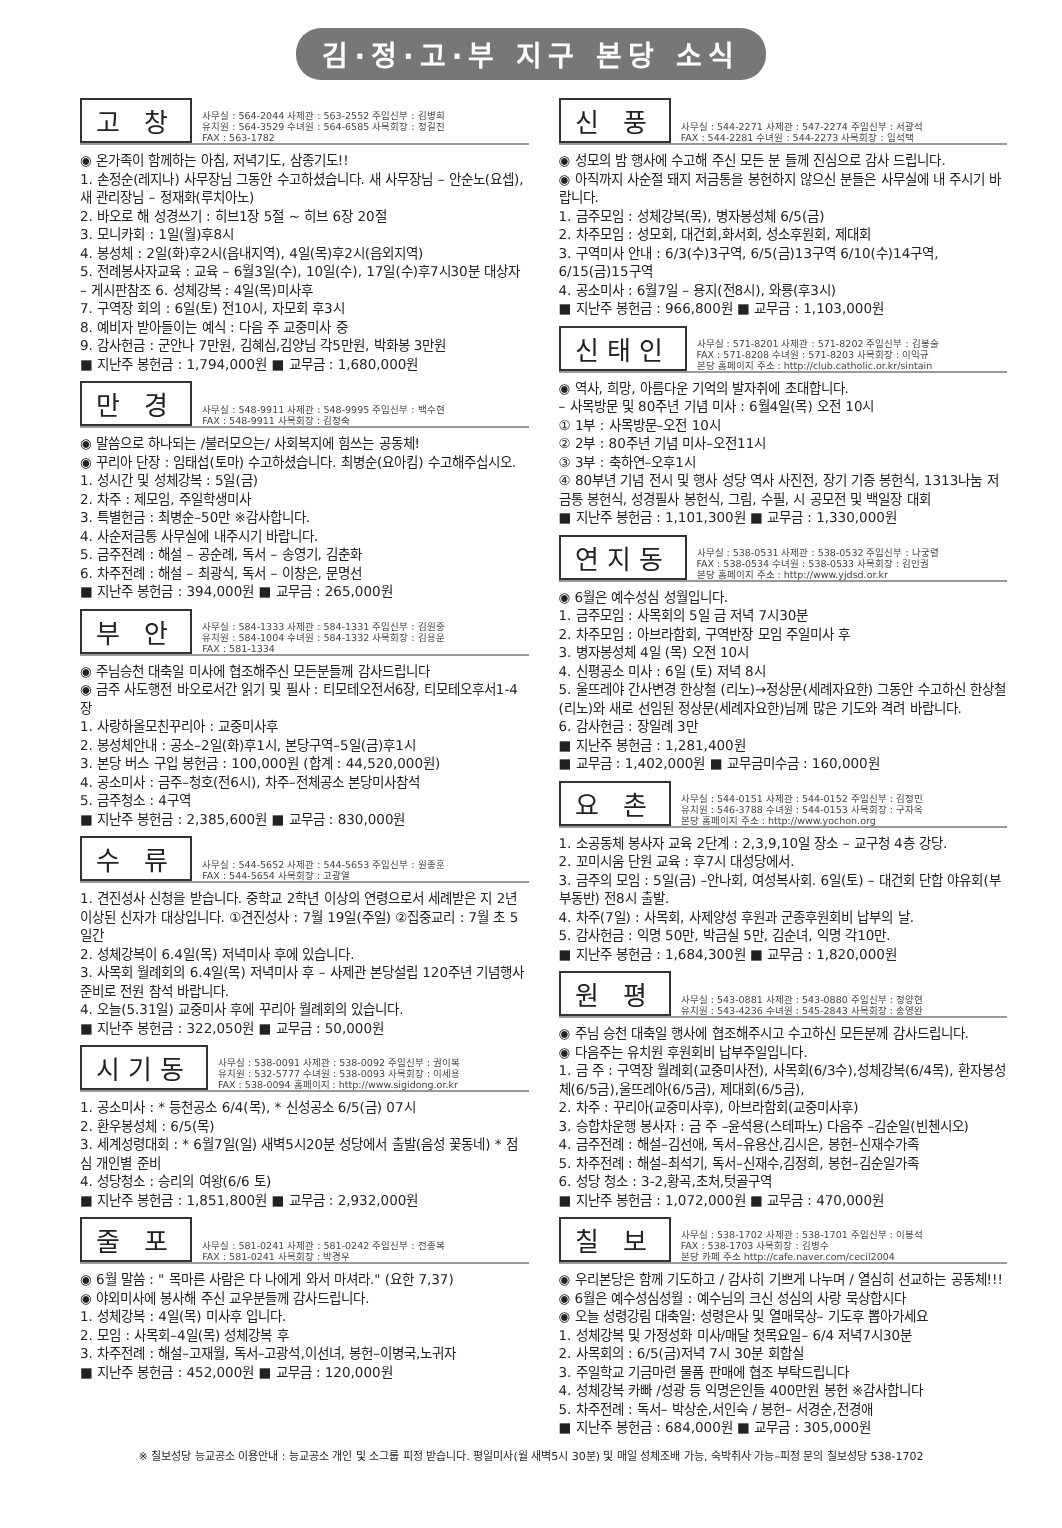김·정·고·부 지구 본당 소식
고 창
사무실 : 564-2044 사제관 : 563-2552 주임신부 : 김병희
유치원 : 564-3529 수녀원 : 564-6585 사목회장 : 정길진
FAX : 563-1782
◉ 온가족이 함께하는 아침, 저녁기도, 삼종기도!!
1. 손정순(레지나) 사무장님 그동안 수고하셨습니다. 새 사무장님 – 안순노(요셉), 새 관리장님 – 정재화(루치아노)
2. 바오로 해 성경쓰기 : 히브1장 5절 ~ 히브 6장 20절
3. 모니카회 : 1일(월)후8시
4. 봉성체 : 2일(화)후2시(읍내지역), 4일(목)후2시(읍외지역)
5. 전례봉사자교육 : 교육 – 6월3일(수), 10일(수), 17일(수)후7시30분 대상자 – 게시판참조 6. 성체강복 : 4일(목)미사후
7. 구역장 회의 : 6일(토) 전10시, 자모회 후3시
8. 예비자 받아들이는 예식 : 다음 주 교중미사 중
9. 감사헌금 : 군안나 7만원, 김혜심,김양님 각5만원, 박화봉 3만원
■ 지난주 봉헌금 : 1,794,000원 ■ 교무금 : 1,680,000원
만 경
사무실 : 548-9911 사제관 : 548-9995 주임신부 : 백수현
FAX : 548-9911 사목회장 : 김정숙
◉ 말씀으로 하나되는 /불러모으는/ 사회복지에 힘쓰는 공동체!
◉ 꾸리아 단장 : 임태섭(토마) 수고하셨습니다. 최병순(요아킴) 수고해주십시오.
1. 성시간 및 성체강복 : 5일(금)
2. 차주 : 제모임, 주일학생미사
3. 특별헌금 : 최병순–50만 ※감사합니다.
4. 사순저금통 사무실에 내주시기 바랍니다.
5. 금주전례 : 해설 – 공순례, 독서 – 송영기, 김춘화
6. 차주전례 : 해설 – 최광식, 독서 – 이창은, 문명선
■ 지난주 봉헌금 : 394,000원 ■ 교무금 : 265,000원
부 안
사무실 : 584-1333 사제관 : 584-1331 주임신부 : 김원중
유치원 : 584-1004 수녀원 : 584-1332 사목회장 : 김용운
FAX : 581-1334
◉ 주님승천 대축일 미사에 협조해주신 모든분들께 감사드립니다
◉ 금주 사도행전 바오로서간 읽기 및 필사 : 티모테오전서6장, 티모테오후서1-4장
1. 사랑하올모친꾸리아 : 교중미사후
2. 봉성체안내 : 공소–2일(화)후1시, 본당구역–5일(금)후1시
3. 본당 버스 구입 봉헌금 : 100,000원 (합계 : 44,520,000원)
4. 공소미사 : 금주–청호(전6시), 차주–전체공소 본당미사참석
5. 금주청소 : 4구역
■ 지난주 봉헌금 : 2,385,600원 ■ 교무금 : 830,000원
수 류
사무실 : 544-5652 사제관 : 544-5653 주임신부 : 원종훈
FAX : 544-5654 사목회장 : 고광열
1. 견진성사 신청을 받습니다. 중학교 2학년 이상의 연령으로서 세례받은 지 2년 이상된 신자가 대상입니다. ①견진성사 : 7월 19일(주일) ②집중교리 : 7월 초 5일간
2. 성체강복이 6.4일(목) 저녁미사 후에 있습니다.
3. 사목회 월례회의 6.4일(목) 저녁미사 후 – 사제관 본당설립 120주년 기념행사 준비로 전원 참석 바랍니다.
4. 오늘(5.31일) 교중미사 후에 꾸리아 월례회의 있습니다.
■ 지난주 봉헌금 : 322,050원 ■ 교무금 : 50,000원
시기동
사무실 : 538-0091 사제관 : 538-0092 주임신부 : 권이복
유치원 : 532-5777 수녀원 : 538-0093 사목회장 : 이세용
FAX : 538-0094 홈페이지 : http://www.sigidong.or.kr
1. 공소미사 : * 등천공소 6/4(목), * 신성공소 6/5(금) 07시
2. 환우봉성체 : 6/5(목)
3. 세계성령대회 : * 6월7일(일) 새벽5시20분 성당에서 출발(음성 꽃동네) * 점심 개인별 준비
4. 성당청소 : 승리의 여왕(6/6 토)
■ 지난주 봉헌금 : 1,851,800원 ■ 교무금 : 2,932,000원
줄 포
사무실 : 581-0241 사제관 : 581-0242 주임신부 : 전종복
FAX : 581-0241 사목회장 : 박경우
◉ 6월 말씀 : " 목마른 사람은 다 나에게 와서 마셔라." (요한 7,37)
◉ 야외미사에 봉사해 주신 교우분들께 감사드립니다.
1. 성체강복 : 4일(목) 미사후 입니다.
2. 모임 : 사목회–4일(목) 성체강복 후
3. 차주전례 : 해설–고재월, 독서–고광석,이선녀, 봉헌–이병국,노귀자
■ 지난주 봉헌금 : 452,000원 ■ 교무금 : 120,000원
신 풍
사무실 : 544-2271 사제관 : 547-2274 주임신부 : 서광석
FAX : 544-2281 수녀원 : 544-2273 사목회장 : 임석택
◉ 성모의 밤 행사에 수고해 주신 모든 분 들께 진심으로 감사 드립니다.
◉ 아직까지 사순절 돼지 저금통을 봉헌하지 않으신 분들은 사무실에 내 주시기 바랍니다.
1. 금주모임 : 성체강복(목), 병자봉성체 6/5(금)
2. 차주모임 : 성모회, 대건회,화서회, 성소후원회, 제대회
3. 구역미사 안내 : 6/3(수)3구역, 6/5(금)13구역 6/10(수)14구역, 6/15(금)15구역
4. 공소미사 : 6월7일 – 용지(전8시), 와룡(후3시)
■ 지난주 봉헌금 : 966,800원 ■ 교무금 : 1,103,000원
신태인
사무실 : 571-8201 사제관 : 571-8202 주임신부 : 김봉술
FAX : 571-8208 수녀원 : 571-8203 사목회장 : 이익규
본당 홈페이지 주소 : http://club.catholic.or.kr/sintain
◉ 역사, 희망, 아름다운 기억의 발자취에 초대합니다.
– 사목방문 및 80주년 기념 미사 : 6월4일(목) 오전 10시
① 1부 : 사목방문–오전 10시
② 2부 : 80주년 기념 미사–오전11시
③ 3부 : 축하연–오후1시
④ 80부년 기념 전시 및 행사 성당 역사 사진전, 장기 기증 봉헌식, 1313나눔 저금통 봉헌식, 성경필사 봉헌식, 그림, 수필, 시 공모전 및 백일장 대회
■ 지난주 봉헌금 : 1,101,300원 ■ 교무금 : 1,330,000원
연지동
사무실 : 538-0531 사제관 : 538-0532 주임신부 : 나궁렬
FAX : 538-0534 수녀원 : 538-0533 사목회장 : 김인권
본당 홈페이지 주소 : http://www.yjdsd.or.kr
◉ 6월은 예수성심 성월입니다.
1. 금주모임 : 사목회의 5일 금 저녁 7시30분
2. 차주모임 : 아브라함회, 구역반장 모임 주일미사 후
3. 병자봉성체 4일 (목) 오전 10시
4. 신평공소 미사 : 6일 (토) 저녁 8시
5. 울뜨레야 간사변경 한상철 (리노)→정상문(세례자요한) 그동안 수고하신 한상철(리노)와 새로 선임된 정상문(세례자요한)님께 많은 기도와 격려 바랍니다.
6. 감사헌금 : 장일례 3만
■ 지난주 봉헌금 : 1,281,400원
■ 교무금 : 1,402,000원 ■ 교무금미수금 : 160,000원
요 촌
사무실 : 544-0151 사제관 : 544-0152 주임신부 : 김정민
유치원 : 546-3788 수녀원 : 544-0153 사목회장 : 구자옥
본당 홈페이지 주소 : http://www.yochon.org
1. 소공동체 봉사자 교육 2단계 : 2,3,9,10일 장소 – 교구청 4층 강당.
2. 꼬미시움 단원 교육 : 후7시 대성당에서.
3. 금주의 모임 : 5일(금) –안나회, 여성복사회. 6일(토) – 대건회 단합 야유회(부부동반) 전8시 출발.
4. 차주(7일) : 사목회, 사제양성 후원과 군종후원회비 납부의 날.
5. 감사헌금 : 익명 50만, 박금실 5만, 김순녀, 익명 각10만.
■ 지난주 봉헌금 : 1,684,300원 ■ 교무금 : 1,820,000원
원 평
사무실 : 543-0881 사제관 : 543-0880 주임신부 : 정양현
유치원 : 543-4236 수녀원 : 545-2843 사목회장 : 송영완
◉ 주님 승천 대축일 행사에 협조해주시고 수고하신 모든분께 감사드립니다.
◉ 다음주는 유치원 후원회비 납부주일입니다.
1. 금 주 : 구역장 월례회(교중미사전), 사목회(6/3수),성체강복(6/4목), 환자봉성체(6/5금),울뜨레아(6/5금), 제대회(6/5금),
2. 차주 : 꾸리아(교중미사후), 아브라함회(교중미사후)
3. 승합차운행 봉사자 : 금 주 –윤석용(스테파노) 다음주 –김순일(빈첸시오)
4. 금주전례 : 해설–김선애, 독서–유용산,김시은, 봉헌–신재수가족
5. 차주전례 : 해설–최석기, 독서–신재수,김정희, 봉헌–김순일가족
6. 성당 청소 : 3-2,황곡,초처,텃골구역
■ 지난주 봉헌금 : 1,072,000원 ■ 교무금 : 470,000원
칠 보
사무실 : 538-1702 사제관 : 538-1701 주임신부 : 이봉석
FAX : 538-1703 사목회장 : 김병수
본당 카페 주소 http://cafe.naver.com/cecil2004
◉ 우리본당은 함께 기도하고 / 감사히 기쁘게 나누며 / 열심히 선교하는 공동체!!!
◉ 6월은 예수성심성월 : 예수님의 크신 성심의 사랑 묵상합시다
◉ 오늘 성령강림 대축일: 성령은사 및 열매묵상– 기도후 뽑아가세요
1. 성체강복 및 가정성화 미사/매달 첫목요일– 6/4 저녁7시30분
2. 사목회의 : 6/5(금)저녁 7시 30분 회합실
3. 주일학교 기금마련 물품 판매에 협조 부탁드립니다
4. 성체강복 카빠 /성광 등 익명은인들 400만원 봉헌 ※감사합니다
5. 차주전례 : 독서– 박상순,서인숙 / 봉헌– 서경순,전경애
■ 지난주 봉헌금 : 684,000원 ■ 교무금 : 305,000원
※ 칠보성당 능교공소 이용안내 : 능교공소 개인 및 소그룹 피정 받습니다. 평일미사(월 새벽5시 30분) 및 매일 성체조배 가능, 숙박취사 가능–피정 문의 칠보성당 538-1702